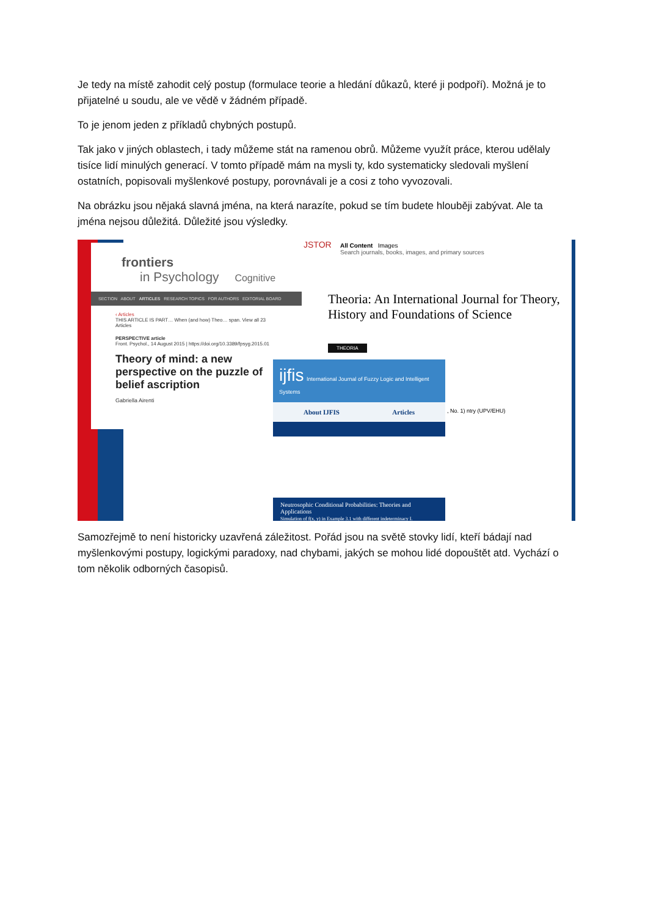Je tedy na místě zahodit celý postup (formulace teorie a hledání důkazů, které ji podpoří). Možná je to přijatelné u soudu, ale ve vědě v žádném případě.
To je jenom jeden z příkladů chybných postupů.
Tak jako v jiných oblastech, i tady můžeme stát na ramenou obrů. Můžeme využít práce, kterou udělaly tisíce lidí minulých generací. V tomto případě mám na mysli ty, kdo systematicky sledovali myšlení ostatních, popisovali myšlenkové postupy, porovnávali je a cosi z toho vyvozovali.
Na obrázku jsou nějaká slavná jména, na která narazíte, pokud se tím budete hlouběji zabývat. Ale ta jména nejsou důležitá. Důležité jsou výsledky.
frontiers
in Psychology Cognitive
SECTION ABOUT ARTICLES RESEARCH TOPICS FOR AUTHORS EDITORIAL BOARD
‹ Articles THIS ARTICLE IS PART… When (and how) Theo… span. View all 23 Articles
PERSPECTIVE article
Front. Psychol., 14 August 2015 | https://doi.org/10.3389/fpsyg.2015.01
Theory of mind: a new perspective on the puzzle of belief ascription
Gabriella Airenti
JSTOR
All Content Images
Search journals, books, images, and primary sources
Theoria: An International Journal for Theory, History and Foundations of Science
THEORIA
, No. 1) ntry (UPV/EHU)
ijfis International Journal of Fuzzy Logic and Intelligent Systems
About IJFIS Articles
Neutrosophic Conditional Probabilities: Theories and Applications
Simulation of f(x, y) in Example 3.1 with different indeterminacy I.
Samozřejmě to není historicky uzavřená záležitost. Pořád jsou na světě stovky lidí, kteří bádají nad myšlenkovými postupy, logickými paradoxy, nad chybami, jakých se mohou lidé dopouštět atd. Vychází o tom několik odborných časopisů.